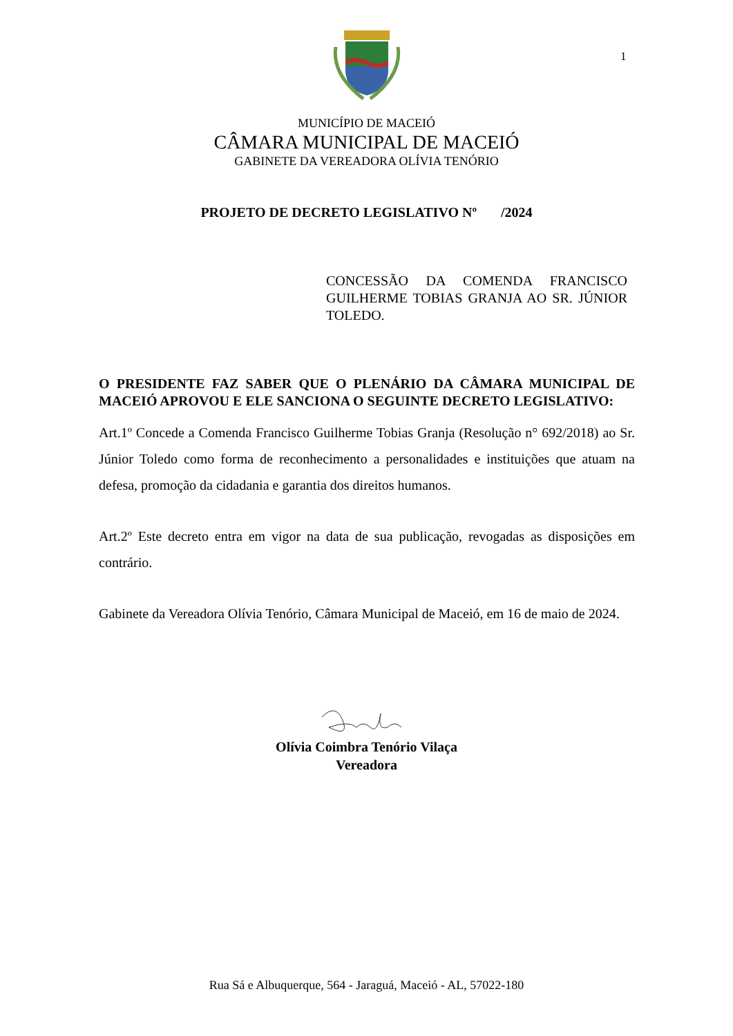1
MUNICÍPIO DE MACEIÓ
CÂMARA MUNICIPAL DE MACEIÓ
GABINETE DA VEREADORA OLÍVIA TENÓRIO
PROJETO DE DECRETO LEGISLATIVO Nº /2024
CONCESSÃO DA COMENDA FRANCISCO GUILHERME TOBIAS GRANJA AO SR. JÚNIOR TOLEDO.
O PRESIDENTE FAZ SABER QUE O PLENÁRIO DA CÂMARA MUNICIPAL DE MACEIÓ APROVOU E ELE SANCIONA O SEGUINTE DECRETO LEGISLATIVO:
Art.1º Concede a Comenda Francisco Guilherme Tobias Granja (Resolução n° 692/2018) ao Sr. Júnior Toledo como forma de reconhecimento a personalidades e instituições que atuam na defesa, promoção da cidadania e garantia dos direitos humanos.
Art.2º Este decreto entra em vigor na data de sua publicação, revogadas as disposições em contrário.
Gabinete da Vereadora Olívia Tenório, Câmara Municipal de Maceió, em 16 de maio de 2024.
Olívia Coimbra Tenório Vilaça
Vereadora
Rua Sá e Albuquerque, 564 - Jaraguá, Maceió - AL, 57022-180